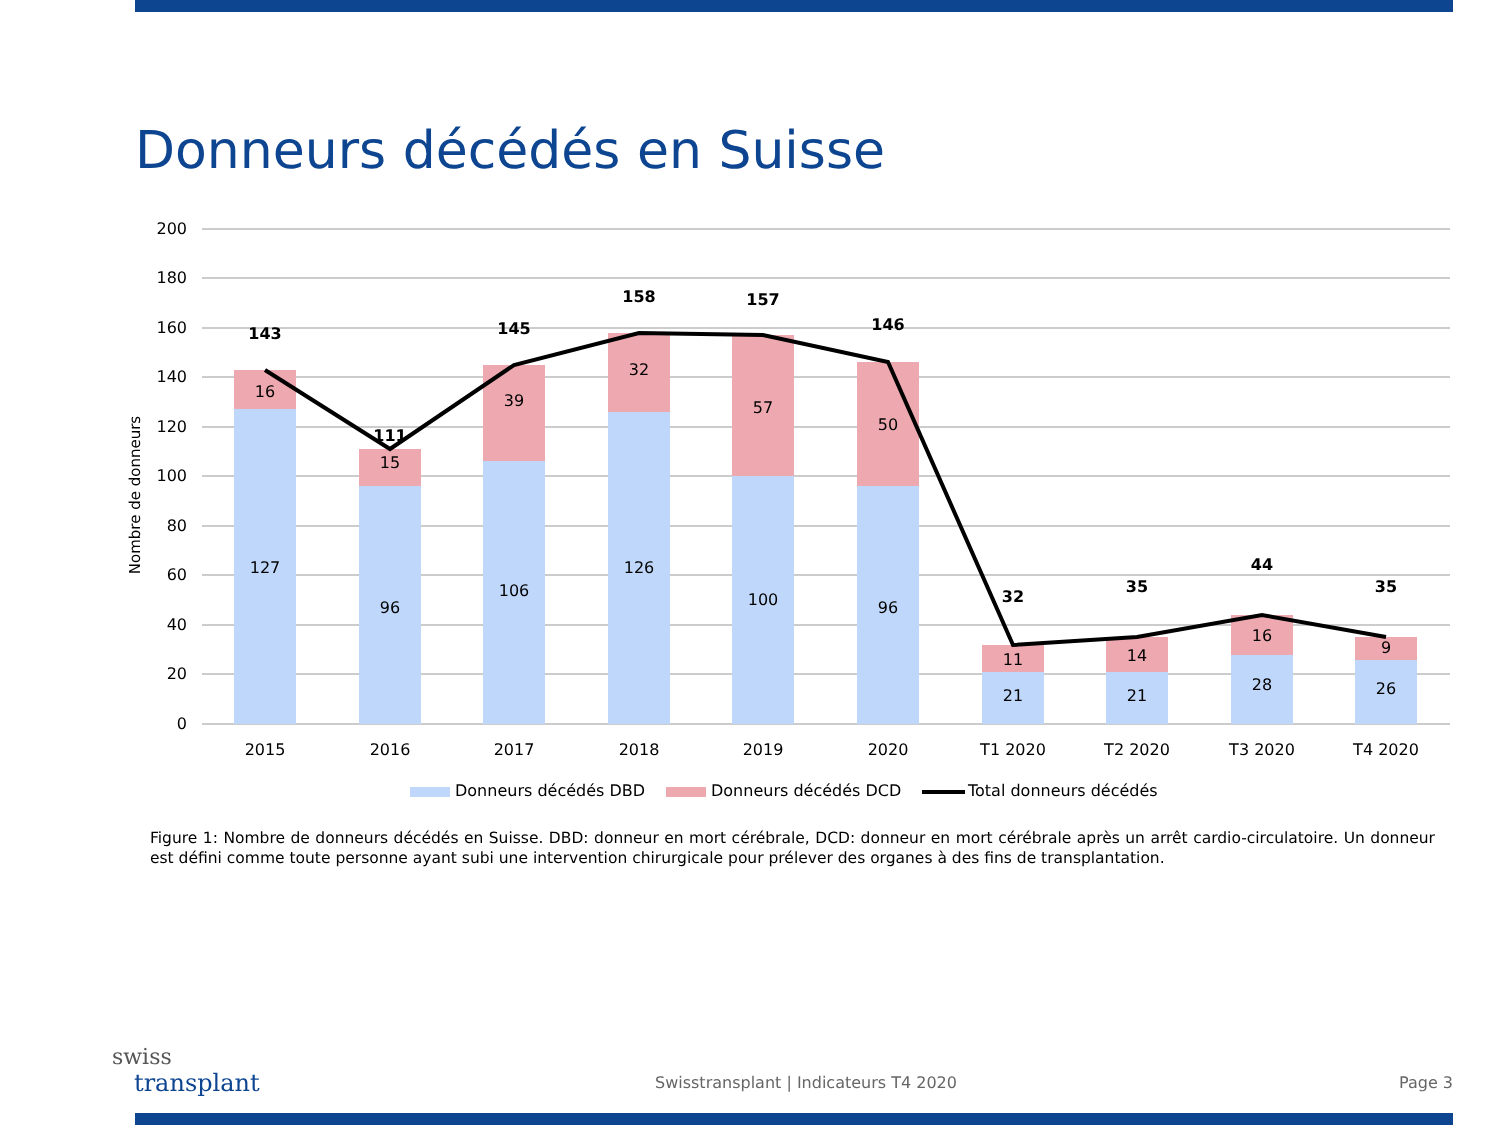Donneurs décédés en Suisse
200
180
160
140
120
100
80
60
40
20
0
Nombre de donneurs
127
16
96
15
106
39
126
32
100
57
96
50
21
11
21
14
28
16
26
9
143
111
145
158
157
146
32
35
44
35
2015
2016
2017
2018
2019
2020
T1 2020
T2 2020
T3 2020
T4 2020
Donneurs décédés DBD
Donneurs décédés DCD
Total donneurs décédés
Figure 1: Nombre de donneurs décédés en Suisse. DBD: donneur en mort cérébrale, DCD: donneur en mort cérébrale après un arrêt cardio-circulatoire. Un donneur est défini comme toute personne ayant subi une intervention chirurgicale pour prélever des organes à des fins de transplantation.
swiss
transplant
Swisstransplant | Indicateurs T4 2020
Page 3